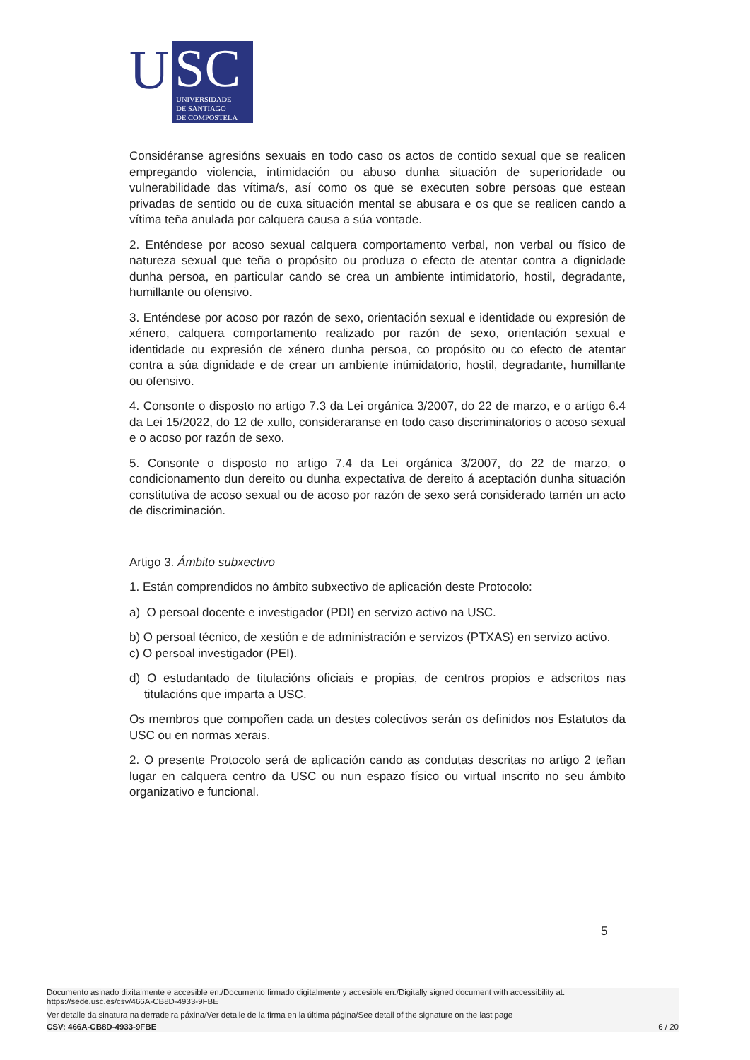U
SC
UNIVERSIDADE
DE SANTIAGO
DE COMPOSTELA
Considéranse agresións sexuais en todo caso os actos de contido sexual que se realicen empregando violencia, intimidación ou abuso dunha situación de superioridade ou vulnerabilidade das vítima/s, así como os que se executen sobre persoas que estean privadas de sentido ou de cuxa situación mental se abusara e os que se realicen cando a vítima teña anulada por calquera causa a súa vontade.
2. Enténdese por acoso sexual calquera comportamento verbal, non verbal ou físico de natureza sexual que teña o propósito ou produza o efecto de atentar contra a dignidade dunha persoa, en particular cando se crea un ambiente intimidatorio, hostil, degradante, humillante ou ofensivo.
3. Enténdese por acoso por razón de sexo, orientación sexual e identidade ou expresión de xénero, calquera comportamento realizado por razón de sexo, orientación sexual e identidade ou expresión de xénero dunha persoa, co propósito ou co efecto de atentar contra a súa dignidade e de crear un ambiente intimidatorio, hostil, degradante, humillante ou ofensivo.
4. Consonte o disposto no artigo 7.3 da Lei orgánica 3/2007, do 22 de marzo, e o artigo 6.4 da Lei 15/2022, do 12 de xullo, consideraranse en todo caso discriminatorios o acoso sexual e o acoso por razón de sexo.
5. Consonte o disposto no artigo 7.4 da Lei orgánica 3/2007, do 22 de marzo, o condicionamento dun dereito ou dunha expectativa de dereito á aceptación dunha situación constitutiva de acoso sexual ou de acoso por razón de sexo será considerado tamén un acto de discriminación.
Artigo 3. Ámbito subxectivo
1. Están comprendidos no ámbito subxectivo de aplicación deste Protocolo:
a) O persoal docente e investigador (PDI) en servizo activo na USC.
b) O persoal técnico, de xestión e de administración e servizos (PTXAS) en servizo activo.
c) O persoal investigador (PEI).
d) O estudantado de titulacións oficiais e propias, de centros propios e adscritos nas titulacións que imparta a USC.
Os membros que compoñen cada un destes colectivos serán os definidos nos Estatutos da USC ou en normas xerais.
2. O presente Protocolo será de aplicación cando as condutas descritas no artigo 2 teñan lugar en calquera centro da USC ou nun espazo físico ou virtual inscrito no seu ámbito organizativo e funcional.
5
Documento asinado dixitalmente e accesible en:/Documento firmado digitalmente y accesible en:/Digitally signed document with accessibility at:
https://sede.usc.es/csv/466A-CB8D-4933-9FBE
Ver detalle da sinatura na derradeira páxina/Ver detalle de la firma en la última página/See detail of the signature on the last page
CSV: 466A-CB8D-4933-9FBE 6 / 20